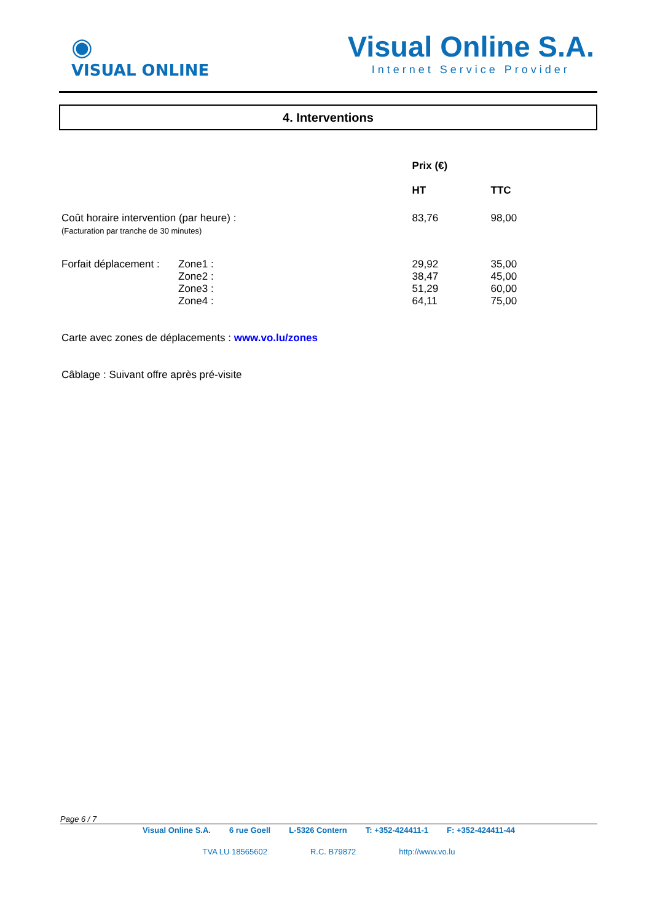◉
VISUAL ONLINE
Visual Online S.A.
Internet Service Provider
4. Interventions
| | | Prix (€) | |
| --- | --- | --- | --- |
| | | HT | TTC |
| Coût horaire intervention (par heure) : (Facturation par tranche de 30 minutes) | | 83,76 | 98,00 |
| Forfait déplacement : | Zone1 : | 29,92 | 35,00 |
| | Zone2 : | 38,47 | 45,00 |
| | Zone3 : | 51,29 | 60,00 |
| | Zone4 : | 64,11 | 75,00 |
Carte avec zones de déplacements : www.vo.lu/zones
Câblage : Suivant offre après pré-visite
Page 6 / 7
Visual Online S.A. 6 rue Goell L-5326 Contern T: +352-424411-1 F: +352-424411-44
TVA LU 18565602 R.C. B79872 http://www.vo.lu